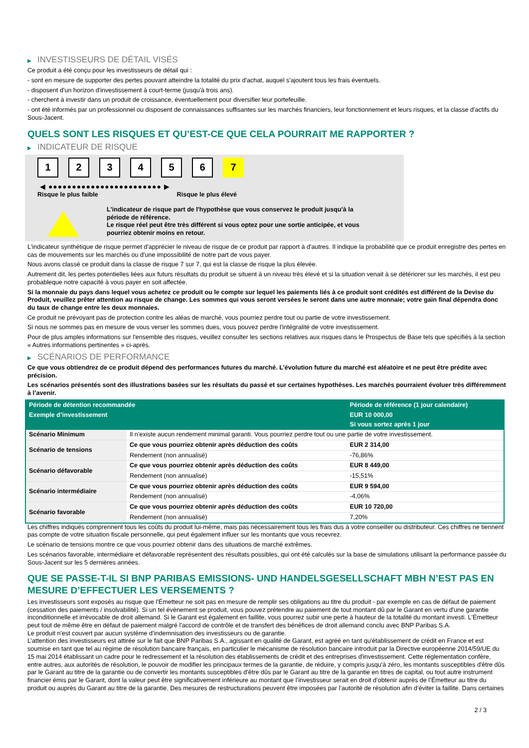▶ INVESTISSEURS DE DÉTAIL VISÉS
Ce produit a été conçu pour les investisseurs de détail qui :
- sont en mesure de supporter des pertes pouvant atteindre la totalité du prix d'achat, auquel s'ajoutent tous les frais éventuels.
- disposent d'un horizon d'investissement à court-terme (jusqu'à trois ans).
- cherchent à investir dans un produit de croissance, éventuellement pour diversifier leur portefeuille.
- ont été informés par un professionnel ou disposent de connaissances suffisantes sur les marchés financiers, leur fonctionnement et leurs risques, et la classe d'actifs du Sous-Jacent.
QUELS SONT LES RISQUES ET QU’EST-CE QUE CELA POURRAIT ME RAPPORTER ?
▶ INDICATEUR DE RISQUE
1 2 3 4 5 6 7
◀ ●●●●●●●●●●●●●●●●●●●●●●●● ▶
Risque le plus faible Risque le plus élevé
L'indicateur de risque part de l'hypothèse que vous conservez le produit jusqu'à la
période de référence.
Le risque réel peut être très différent si vous optez pour une sortie anticipée, et vous
pourriez obtenir moins en retour.
L'indicateur synthétique de risque permet d'apprécier le niveau de risque de ce produit par rapport à d'autres. Il indique la probabilité que ce produit enregistre des pertes en cas de mouvements sur les marchés ou d'une impossibilité de notre part de vous payer.
Nous avons classé ce produit dans la classe de risque 7 sur 7, qui est la classe de risque la plus élevée.
Autrement dit, les pertes potentielles liées aux futurs résultats du produit se situent à un niveau très élevé et si la situation venait à se détériorer sur les marchés, il est peu probableque notre capacité à vous payer en soit affectée.
Si la monnaie du pays dans lequel vous achetez ce produit ou le compte sur lequel les paiements liés à ce produit sont crédités est différent de la Devise du Produit, veuillez prêter attention au risque de change. Les sommes qui vous seront versées le seront dans une autre monnaie; votre gain final dépendra donc du taux de change entre les deux monnaies.
Ce produit ne prévoyant pas de protection contre les aléas de marché, vous pourriez perdre tout ou partie de votre investissement.
Si nous ne sommes pas en mesure de vous verser les sommes dues, vous pouvez perdre l'intégralité de votre investissement.
Pour de plus amples informations sur l'ensemble des risques, veuillez consulter les sections relatives aux risques dans le Prospectus de Base tels que spécifiés à la section « Autres informations pertinentes » ci-après.
▶ SCÉNARIOS DE PERFORMANCE
Ce que vous obtiendrez de ce produit dépend des performances futures du marché. L’évolution future du marché est aléatoire et ne peut être prédite avec précision.
Les scénarios présentés sont des illustrations basées sur les résultats du passé et sur certaines hypothèses. Les marchés pourraient évoluer très différemment à l’avenir.
| Période de détention recommandée | | Période de référence (1 jour calendaire) |
| --- | --- | --- |
| Exemple d’investissement | | EUR 10 000,00 |
| | | Si vous sortez après 1 jour |
| Scénario Minimum | Il n’existe aucun rendement minimal garanti. Vous pourriez perdre tout ou une partie de votre investissement. | |
| Scénario de tensions | Ce que vous pourriez obtenir après déduction des coûts | EUR 2 314,00 |
| | Rendement (non annualisé) | -76,86% |
| Scénario défavorable | Ce que vous pourriez obtenir après déduction des coûts | EUR 8 449,00 |
| | Rendement (non annualisé) | -15,51% |
| Scénario intermédiaire | Ce que vous pourriez obtenir après déduction des coûts | EUR 9 594,00 |
| | Rendement (non annualisé) | -4,06% |
| Scénario favorable | Ce que vous pourriez obtenir après déduction des coûts | EUR 10 720,00 |
| | Rendement (non annualisé) | 7,20% |
Les chiffres indiqués comprennent tous les coûts du produit lui-même, mais pas nécessairement tous les frais dus à votre conseiller ou distributeur. Ces chiffres ne tiennent pas compte de votre situation fiscale personnelle, qui peut également influer sur les montants que vous recevrez.
Le scénario de tensions montre ce que vous pourriez obtenir dans des situations de marché extrêmes.
Les scénarios favorable, intermédiaire et défavorable représentent des résultats possibles, qui ont été calculés sur la base de simulations utilisant la performance passée du Sous-Jacent sur les 5 dernières années.
QUE SE PASSE-T-IL SI BNP PARIBAS EMISSIONS- UND HANDELSGESELLSCHAFT MBH N’EST PAS EN MESURE D’EFFECTUER LES VERSEMENTS ?
Les investisseurs sont exposés au risque que l'Émetteur ne soit pas en mesure de remplir ses obligations au titre du produit - par exemple en cas de défaut de paiement (cessation des paiements / insolvabilité). Si un tel évènement se produit, vous pouvez prétendre au paiement de tout montant dû par le Garant en vertu d'une garantie inconditionnelle et irrévocable de droit allemand. Si le Garant est également en faillite, vous pourrez subir une perte à hauteur de la totalité du montant investi. L'Émetteur peut tout de même être en défaut de paiement malgré l'accord de contrôle et de transfert des bénéfices de droit allemand conclu avec BNP Paribas S.A.
Le produit n'est couvert par aucun système d’indemnisation des investisseurs ou de garantie.
L’attention des investisseurs est attirée sur le fait que BNP Paribas S.A., agissant en qualité de Garant, est agréé en tant qu'établissement de crédit en France et est soumise en tant que tel au régime de résolution bancaire français, en particulier le mécanisme de résolution bancaire introduit par la Directive européenne 2014/59/UE du 15 mai 2014 établissant un cadre pour le redressement et la résolution des établissements de crédit et des entreprises d'investissement. Cette réglementation confère, entre autres, aux autorités de résolution, le pouvoir de modifier les principaux termes de la garantie, de réduire, y compris jusqu'à zéro, les montants susceptibles d'être dûs par le Garant au titre de la garantie ou de convertir les montants susceptibles d'être dûs par le Garant au titre de la garantie en titres de capital, ou tout autre instrument financier émis par le Garant, dont la valeur peut être significativement inférieure au montant que l’investisseur serait en droit d’obtenir auprès de l’Émetteur au titre du produit ou auprès du Garant au titre de la garantie. Des mesures de restructurations peuvent être imposées par l’autorité de résolution afin d’éviter la faillite. Dans certaines
2 / 3